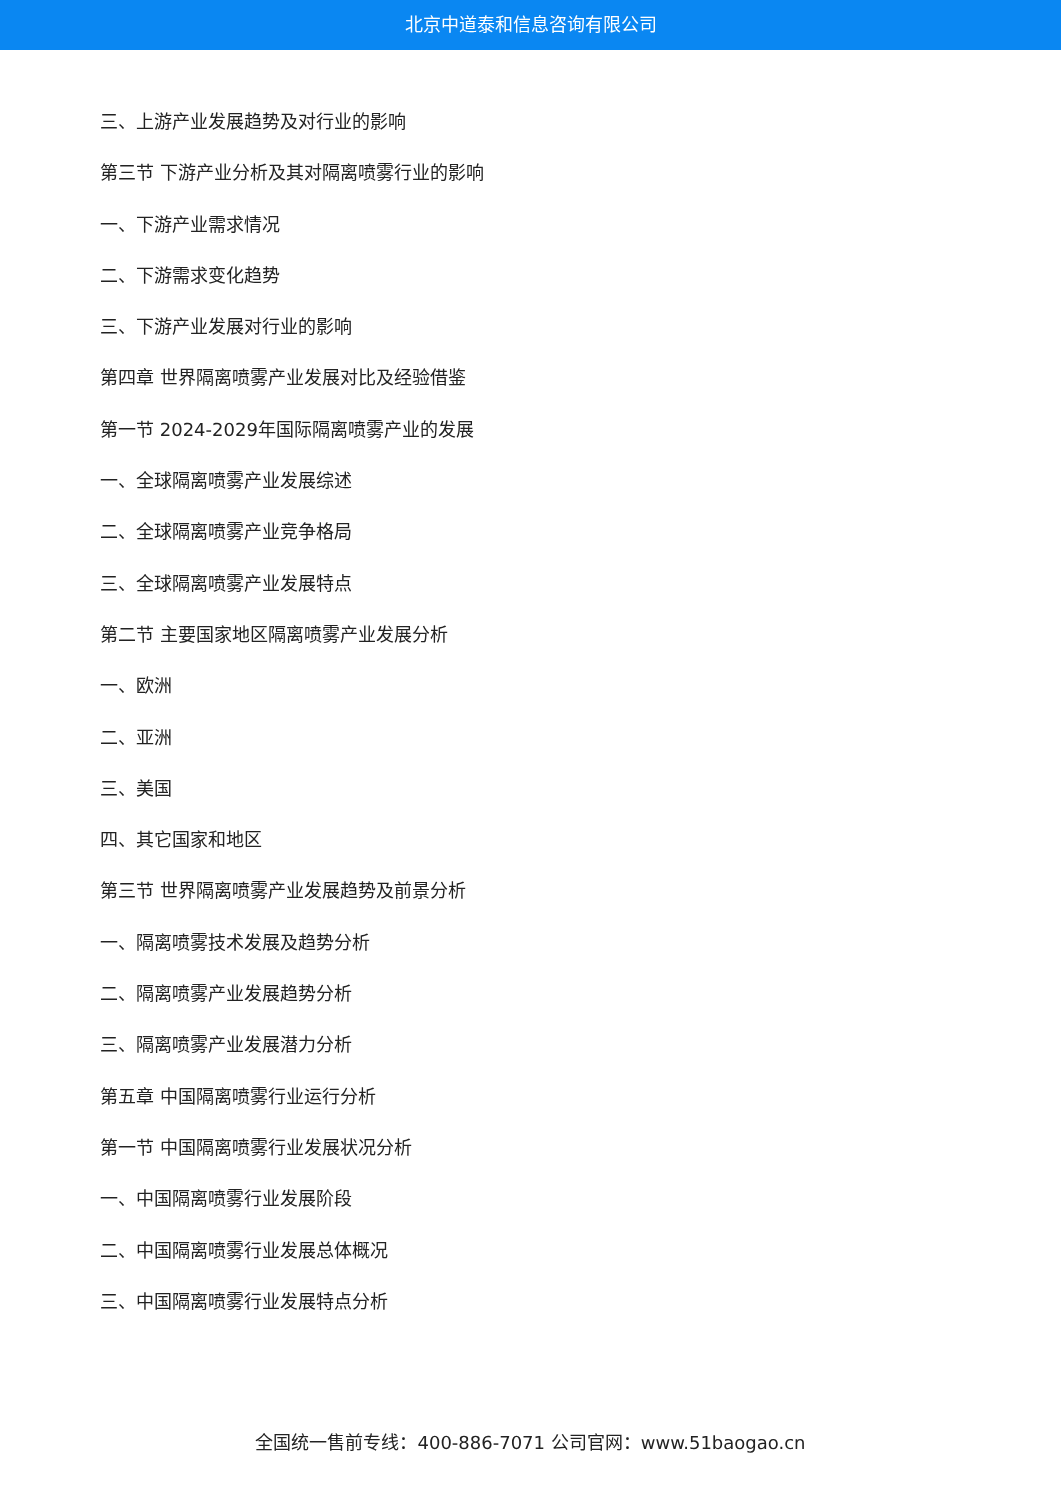北京中道泰和信息咨询有限公司
三、上游产业发展趋势及对行业的影响
第三节 下游产业分析及其对隔离喷雾行业的影响
一、下游产业需求情况
二、下游需求变化趋势
三、下游产业发展对行业的影响
第四章 世界隔离喷雾产业发展对比及经验借鉴
第一节 2024-2029年国际隔离喷雾产业的发展
一、全球隔离喷雾产业发展综述
二、全球隔离喷雾产业竞争格局
三、全球隔离喷雾产业发展特点
第二节 主要国家地区隔离喷雾产业发展分析
一、欧洲
二、亚洲
三、美国
四、其它国家和地区
第三节 世界隔离喷雾产业发展趋势及前景分析
一、隔离喷雾技术发展及趋势分析
二、隔离喷雾产业发展趋势分析
三、隔离喷雾产业发展潜力分析
第五章 中国隔离喷雾行业运行分析
第一节 中国隔离喷雾行业发展状况分析
一、中国隔离喷雾行业发展阶段
二、中国隔离喷雾行业发展总体概况
三、中国隔离喷雾行业发展特点分析
全国统一售前专线：400-886-7071 公司官网：www.51baogao.cn